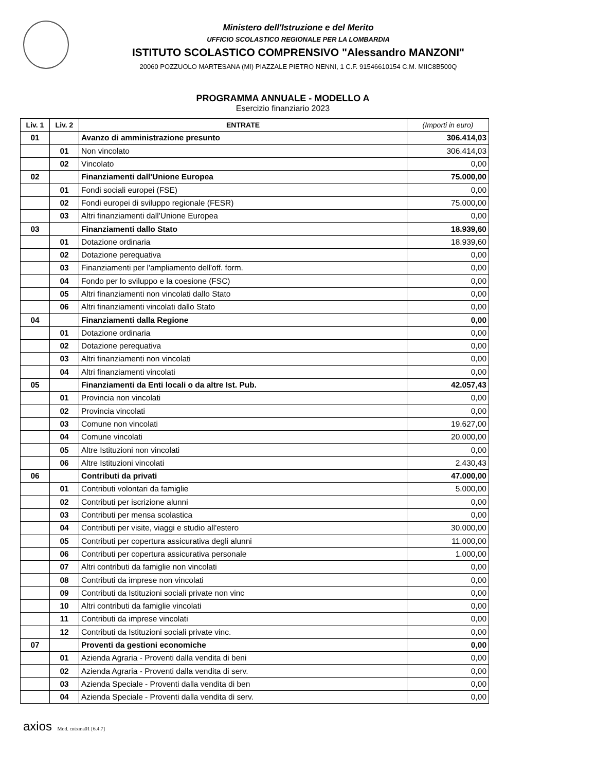Ministero dell'Istruzione e del Merito
UFFICIO SCOLASTICO REGIONALE PER LA LOMBARDIA
ISTITUTO SCOLASTICO COMPRENSIVO "Alessandro MANZONI"
20060 POZZUOLO MARTESANA (MI) PIAZZALE PIETRO NENNI, 1 C.F. 91546610154 C.M. MIIC8B500Q
PROGRAMMA ANNUALE - MODELLO A
Esercizio finanziario 2023
| Liv. 1 | Liv. 2 | ENTRATE | (Importi in euro) |
| --- | --- | --- | --- |
| 01 | | Avanzo di amministrazione presunto | 306.414,03 |
| | 01 | Non vincolato | 306.414,03 |
| | 02 | Vincolato | 0,00 |
| 02 | | Finanziamenti dall'Unione Europea | 75.000,00 |
| | 01 | Fondi sociali europei (FSE) | 0,00 |
| | 02 | Fondi europei di sviluppo regionale (FESR) | 75.000,00 |
| | 03 | Altri finanziamenti dall'Unione Europea | 0,00 |
| 03 | | Finanziamenti dallo Stato | 18.939,60 |
| | 01 | Dotazione ordinaria | 18.939,60 |
| | 02 | Dotazione perequativa | 0,00 |
| | 03 | Finanziamenti per l'ampliamento dell'off. form. | 0,00 |
| | 04 | Fondo per lo sviluppo e la coesione (FSC) | 0,00 |
| | 05 | Altri finanziamenti non vincolati dallo Stato | 0,00 |
| | 06 | Altri finanziamenti vincolati dallo Stato | 0,00 |
| 04 | | Finanziamenti dalla Regione | 0,00 |
| | 01 | Dotazione ordinaria | 0,00 |
| | 02 | Dotazione perequativa | 0,00 |
| | 03 | Altri finanziamenti non vincolati | 0,00 |
| | 04 | Altri finanziamenti vincolati | 0,00 |
| 05 | | Finanziamenti da Enti locali o da altre Ist. Pub. | 42.057,43 |
| | 01 | Provincia non vincolati | 0,00 |
| | 02 | Provincia vincolati | 0,00 |
| | 03 | Comune non vincolati | 19.627,00 |
| | 04 | Comune vincolati | 20.000,00 |
| | 05 | Altre Istituzioni non vincolati | 0,00 |
| | 06 | Altre Istituzioni vincolati | 2.430,43 |
| 06 | | Contributi da privati | 47.000,00 |
| | 01 | Contributi volontari da famiglie | 5.000,00 |
| | 02 | Contributi per iscrizione alunni | 0,00 |
| | 03 | Contributi per mensa scolastica | 0,00 |
| | 04 | Contributi per visite, viaggi e studio all'estero | 30.000,00 |
| | 05 | Contributi per copertura assicurativa degli alunni | 11.000,00 |
| | 06 | Contributi per copertura assicurativa personale | 1.000,00 |
| | 07 | Altri contributi da famiglie non vincolati | 0,00 |
| | 08 | Contributi da imprese non vincolati | 0,00 |
| | 09 | Contributi da Istituzioni sociali private non vinc | 0,00 |
| | 10 | Altri contributi da famiglie vincolati | 0,00 |
| | 11 | Contributi da imprese vincolati | 0,00 |
| | 12 | Contributi da Istituzioni sociali private vinc. | 0,00 |
| 07 | | Proventi da gestioni economiche | 0,00 |
| | 01 | Azienda Agraria - Proventi dalla vendita di beni | 0,00 |
| | 02 | Azienda Agraria - Proventi dalla vendita di serv. | 0,00 |
| | 03 | Azienda Speciale - Proventi dalla vendita di ben | 0,00 |
| | 04 | Azienda Speciale - Proventi dalla vendita di serv. | 0,00 |
axios Mod. cntxma01 [6.4.7]